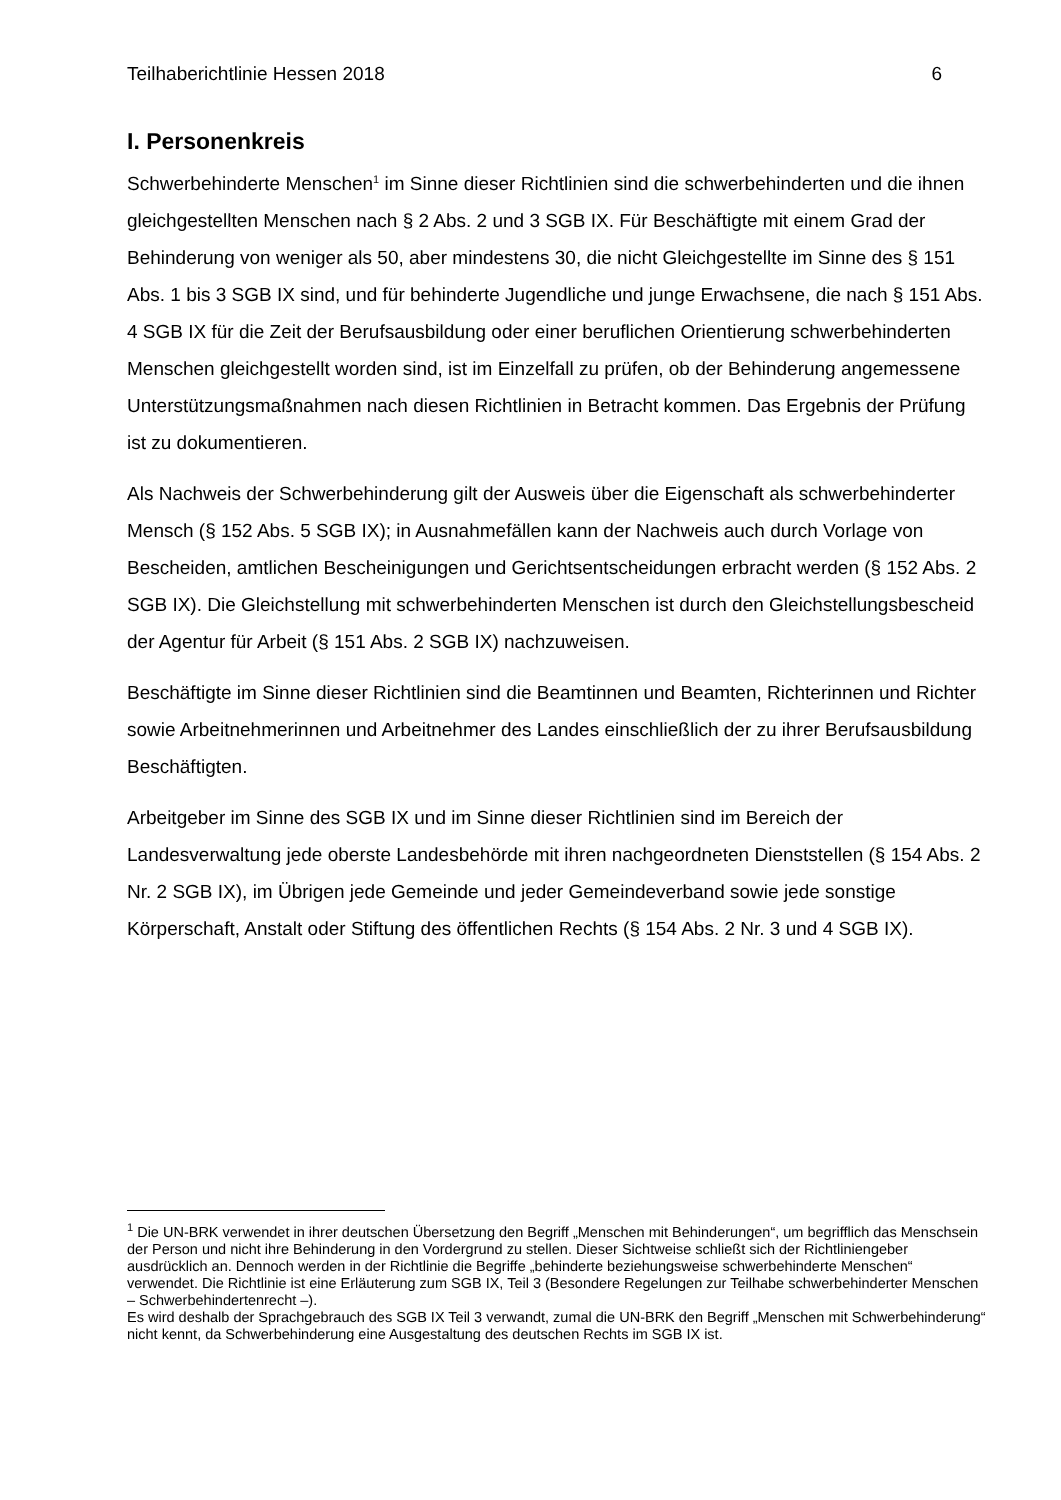Teilhaberichtlinie Hessen 2018 6
I. Personenkreis
Schwerbehinderte Menschen<sup>1</sup> im Sinne dieser Richtlinien sind die schwerbehinderten und die ihnen gleichgestellten Menschen nach § 2 Abs. 2 und 3 SGB IX. Für Beschäftigte mit einem Grad der Behinderung von weniger als 50, aber mindestens 30, die nicht Gleichgestellte im Sinne des § 151 Abs. 1 bis 3 SGB IX sind, und für behinderte Jugendliche und junge Erwachsene, die nach § 151 Abs. 4 SGB IX für die Zeit der Berufsausbildung oder einer beruflichen Orientierung schwerbehinderten Menschen gleichgestellt worden sind, ist im Einzelfall zu prüfen, ob der Behinderung angemessene Unterstützungsmaßnahmen nach diesen Richtlinien in Betracht kommen. Das Ergebnis der Prüfung ist zu dokumentieren.
Als Nachweis der Schwerbehinderung gilt der Ausweis über die Eigenschaft als schwerbehinderter Mensch (§ 152 Abs. 5 SGB IX); in Ausnahmefällen kann der Nachweis auch durch Vorlage von Bescheiden, amtlichen Bescheinigungen und Gerichtsentscheidungen erbracht werden (§ 152 Abs. 2 SGB IX). Die Gleichstellung mit schwerbehinderten Menschen ist durch den Gleichstellungsbescheid der Agentur für Arbeit (§ 151 Abs. 2 SGB IX) nachzuweisen.
Beschäftigte im Sinne dieser Richtlinien sind die Beamtinnen und Beamten, Richterinnen und Richter sowie Arbeitnehmerinnen und Arbeitnehmer des Landes einschließlich der zu ihrer Berufsausbildung Beschäftigten.
Arbeitgeber im Sinne des SGB IX und im Sinne dieser Richtlinien sind im Bereich der Landesverwaltung jede oberste Landesbehörde mit ihren nachgeordneten Dienststellen (§ 154 Abs. 2 Nr. 2 SGB IX), im Übrigen jede Gemeinde und jeder Gemeindeverband sowie jede sonstige Körperschaft, Anstalt oder Stiftung des öffentlichen Rechts (§ 154 Abs. 2 Nr. 3 und 4 SGB IX).
<sup>1</sup> Die UN-BRK verwendet in ihrer deutschen Übersetzung den Begriff „Menschen mit Behinderungen“, um begrifflich das Menschsein der Person und nicht ihre Behinderung in den Vordergrund zu stellen. Dieser Sichtweise schließt sich der Richtliniengeber ausdrücklich an. Dennoch werden in der Richtlinie die Begriffe „behinderte beziehungsweise schwerbehinderte Menschen“ verwendet. Die Richtlinie ist eine Erläuterung zum SGB IX, Teil 3 (Besondere Regelungen zur Teilhabe schwerbehinderter Menschen – Schwerbehindertenrecht –).
Es wird deshalb der Sprachgebrauch des SGB IX Teil 3 verwandt, zumal die UN-BRK den Begriff „Menschen mit Schwerbehinderung“ nicht kennt, da Schwerbehinderung eine Ausgestaltung des deutschen Rechts im SGB IX ist.